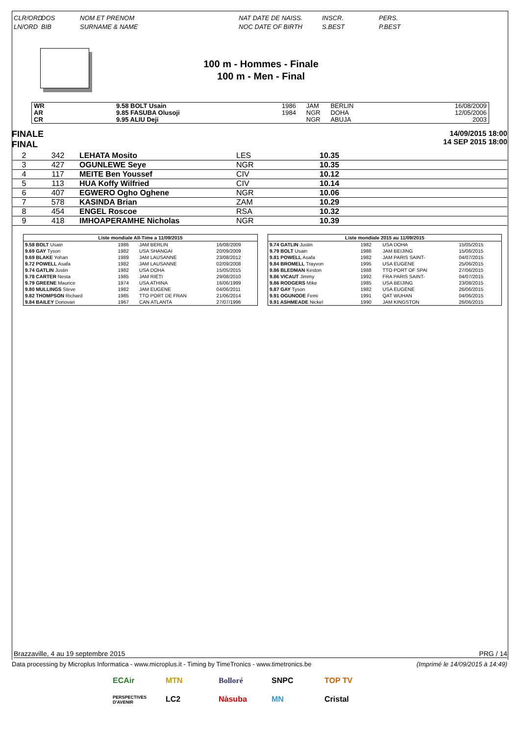CLR/ORD
LN/ORD
DOS
BIB
NOM ET PRENOM
SURNAME & NAME
NAT DATE DE NAISS.
NOC DATE OF BIRTH
INSCR.
S.BEST
PERS.
P.BEST
100 m - Hommes - Finale
100 m - Men - Final
| WR | | 9.58 BOLT Usain | 1986 | JAM | BERLIN | 16/08/2009 |
| AR | | 9.85 FASUBA Olusoji | 1984 | NGR | DOHA | 12/05/2006 |
| CR | | 9.95 ALIU Deji | | NGR | ABUJA | 2003 |
FINALE
FINAL
14/09/2015 18:00
14 SEP 2015 18:00
| 2 | 342 | LEHATA Mosito | LES | 10.35 |
| 3 | 427 | OGUNLEWE Seye | NGR | 10.35 |
| 4 | 117 | MEITE Ben Youssef | CIV | 10.12 |
| 5 | 113 | HUA Koffy Wilfried | CIV | 10.14 |
| 6 | 407 | EGWERO Ogho Oghene | NGR | 10.06 |
| 7 | 578 | KASINDA Brian | ZAM | 10.29 |
| 8 | 454 | ENGEL Roscoe | RSA | 10.32 |
| 9 | 418 | IMHOAPERAMHE Nicholas | NGR | 10.39 |
| Liste mondiale All-Time a 11/09/2015 | | | |
| --- | --- | --- | --- |
| 9.58 BOLT Usain | 1986 | JAM BERLIN | 16/08/2009 |
| 9.69 GAY Tyson | 1982 | USA SHANGAI | 20/09/2009 |
| 9.69 BLAKE Yohan | 1989 | JAM LAUSANNE | 23/08/2012 |
| 9.72 POWELL Asafa | 1982 | JAM LAUSANNE | 02/09/2008 |
| 9.74 GATLIN Justin | 1982 | USA DOHA | 15/05/2015 |
| 9.78 CARTER Nesta | 1985 | JAM RIETI | 29/08/2010 |
| 9.79 GREENE Maurice | 1974 | USA ATHINA | 16/06/1999 |
| 9.80 MULLINGS Steve | 1982 | JAM EUGENE | 04/06/2011 |
| 9.82 THOMPSON Richard | 1985 | TTO PORT DE FRAN | 21/06/2014 |
| 9.84 BAILEY Donovan | 1967 | CAN ATLANTA | 27/07/1996 |
| Liste mondiale 2015 au 11/09/2015 | | | |
| --- | --- | --- | --- |
| 9.74 GATLIN Justin | 1982 | USA DOHA | 15/05/2015 |
| 9.79 BOLT Usain | 1986 | JAM BEIJING | 15/08/2015 |
| 9.81 POWELL Asafa | 1982 | JAM PARIS SAINT- | 04/07/2015 |
| 9.84 BROMELL Trayvon | 1995 | USA EUGENE | 25/06/2015 |
| 9.86 BLEDMAN Keston | 1988 | TTO PORT OF SPAI | 27/06/2015 |
| 9.86 VICAUT Jimmy | 1992 | FRA PARIS SAINT- | 04/07/2015 |
| 9.86 RODGERS Mike | 1985 | USA BEIJING | 23/08/2015 |
| 9.87 GAY Tyson | 1982 | USA EUGENE | 26/06/2015 |
| 9.91 OGUNODE Femi | 1991 | QAT WUHAN | 04/06/2015 |
| 9.91 ASHMEADE Nickel | 1990 | JAM KINGSTON | 26/06/2015 |
Brazzaville, 4 au 19 septembre 2015 PRG / 14
Data processing by Microplus Informatica - www.microplus.it - Timing by TimeTronics - www.timetronics.be (Imprimé le 14/09/2015 à 14:49)
ECAir MTN Bolloré SNPC TOP TV PERSPECTIVES D'AVENIR LC2 Nàsuba MN Cristal